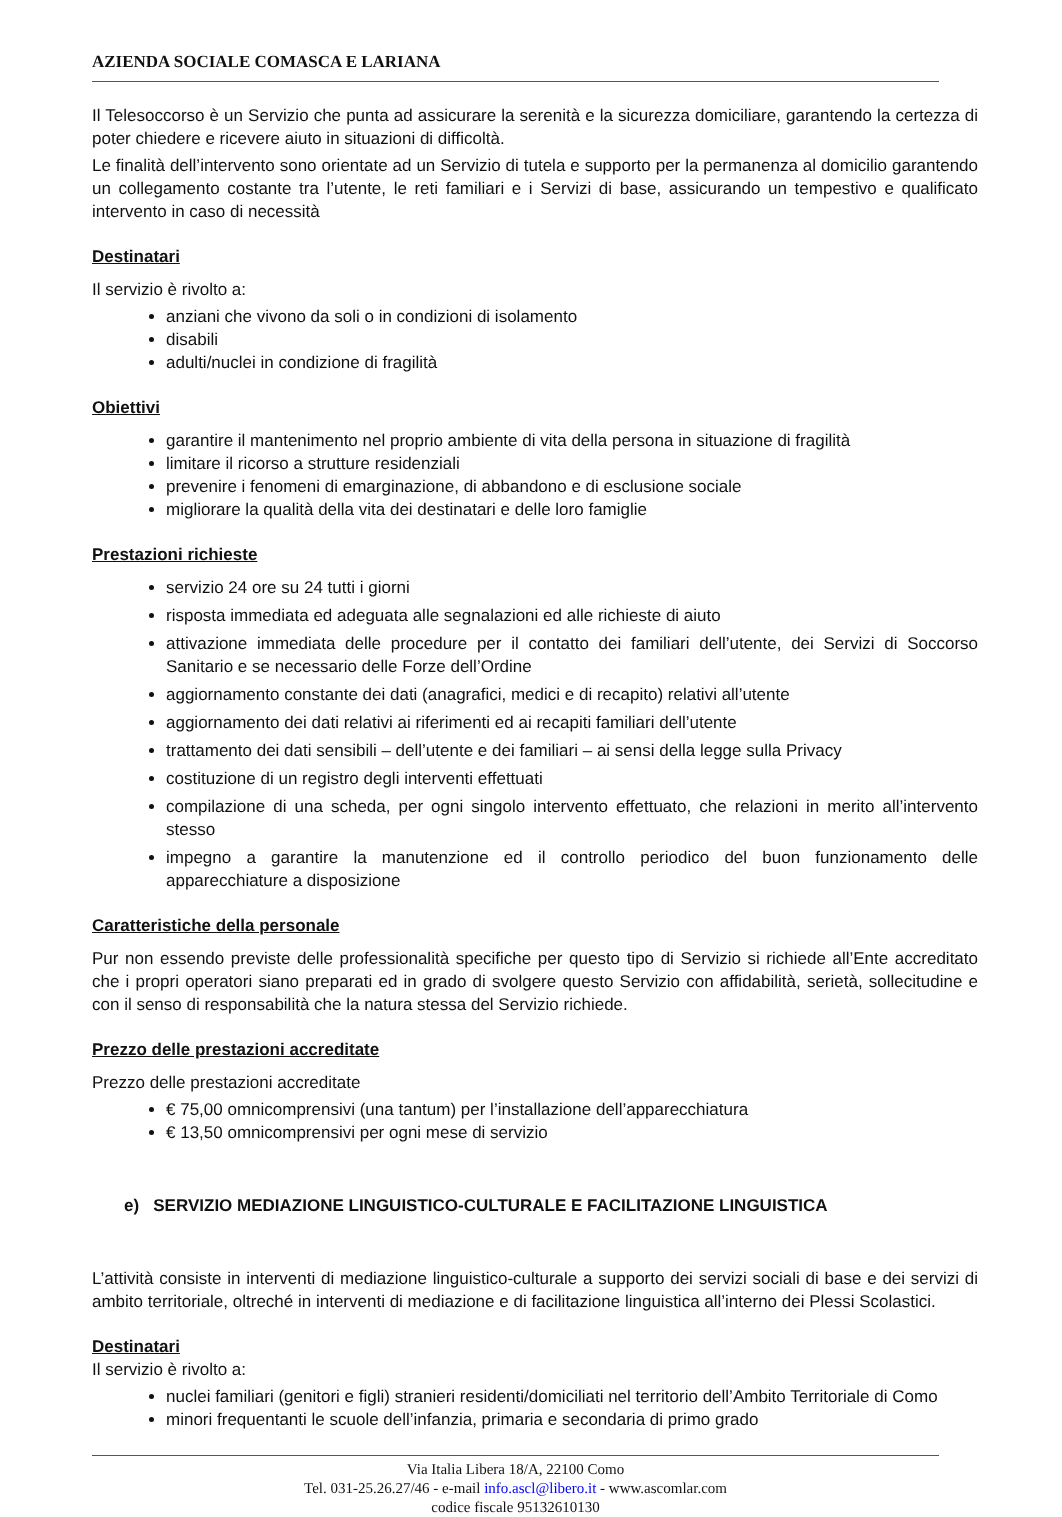AZIENDA SOCIALE COMASCA E LARIANA
Il Telesoccorso è un Servizio che punta ad assicurare la serenità e la sicurezza domiciliare, garantendo la certezza di poter chiedere e ricevere aiuto in situazioni di difficoltà.
Le finalità dell’intervento sono orientate ad un Servizio di tutela e supporto per la permanenza al domicilio garantendo un collegamento costante tra l’utente, le reti familiari e i Servizi di base, assicurando un tempestivo e qualificato intervento in caso di necessità
Destinatari
Il servizio è rivolto a:
anziani che vivono da soli o in condizioni di isolamento
disabili
adulti/nuclei in condizione di fragilità
Obiettivi
garantire il mantenimento nel proprio ambiente di vita della persona in situazione di fragilità
limitare il ricorso a strutture residenziali
prevenire i fenomeni di emarginazione, di abbandono e di esclusione sociale
migliorare la qualità della vita dei destinatari e delle loro famiglie
Prestazioni richieste
servizio 24 ore su 24 tutti i giorni
risposta immediata ed adeguata alle segnalazioni ed alle richieste di aiuto
attivazione immediata delle procedure per il contatto dei familiari dell’utente, dei Servizi di Soccorso Sanitario e se necessario delle Forze dell’Ordine
aggiornamento constante dei dati (anagrafici, medici e di recapito) relativi all’utente
aggiornamento dei dati relativi ai riferimenti ed ai recapiti familiari dell’utente
trattamento dei dati sensibili – dell’utente e dei familiari – ai sensi della legge sulla Privacy
costituzione di un registro degli interventi effettuati
compilazione di una scheda, per ogni singolo intervento effettuato, che relazioni in merito all’intervento stesso
impegno a garantire la manutenzione ed il controllo periodico del buon funzionamento delle apparecchiature a disposizione
Caratteristiche della personale
Pur non essendo previste delle professionalità specifiche per questo tipo di Servizio si richiede all’Ente accreditato che i propri operatori siano preparati ed in grado di svolgere questo Servizio con affidabilità, serietà, sollecitudine e con il senso di responsabilità che la natura stessa del Servizio richiede.
Prezzo delle prestazioni accreditate
Prezzo delle prestazioni accreditate
€ 75,00 omnicomprensivi (una tantum) per l’installazione dell’apparecchiatura
€ 13,50 omnicomprensivi per ogni mese di servizio
e) SERVIZIO MEDIAZIONE LINGUISTICO-CULTURALE E FACILITAZIONE LINGUISTICA
L’attività consiste in interventi di mediazione linguistico-culturale a supporto dei servizi sociali di base e dei servizi di ambito territoriale, oltreché in interventi di mediazione e di facilitazione linguistica all’interno dei Plessi Scolastici.
Destinatari
Il servizio è rivolto a:
nuclei familiari (genitori e figli) stranieri residenti/domiciliati nel territorio dell’Ambito Territoriale di Como
minori frequentanti le scuole dell’infanzia, primaria e secondaria di primo grado
Via Italia Libera 18/A, 22100 Como
Tel. 031-25.26.27/46 - e-mail info.ascl@libero.it - www.ascomlar.com
codice fiscale 95132610130